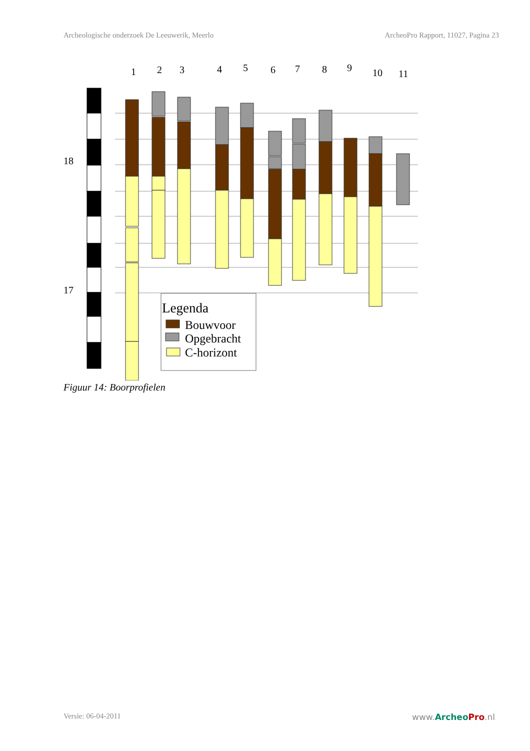Archeologische onderzoek De Leeuwerik, Meerlo ArcheoPro Rapport, 11027, Pagina 23
18
17
1
2
3
4
5
6
7
8
9
10
11
Legenda
Bouwvoor
Opgebracht
C-horizont
Figuur 14: Boorprofielen
Versie: 06-04-2011 www.Archeo Pro.nl